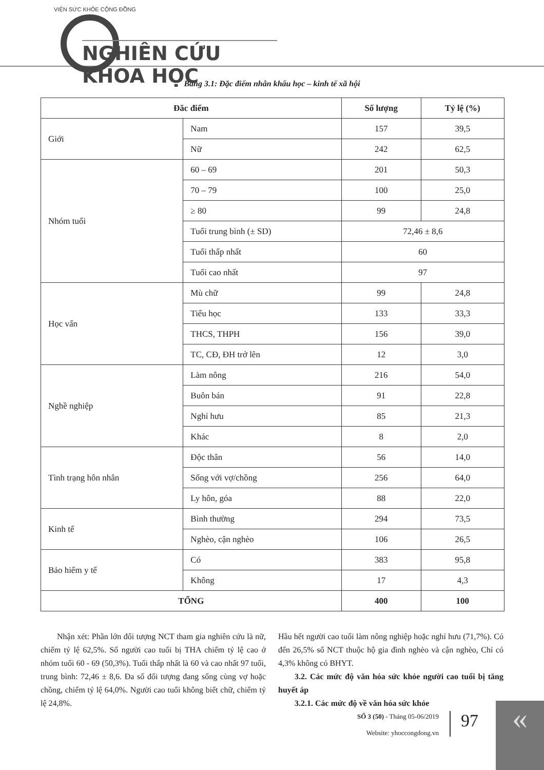VIỆN SỨC KHỎE CỘNG ĐỒNG
NGHIÊN CỨU KHOA HỌC
Bảng 3.1: Đặc điểm nhân khẩu học – kinh tế xã hội
| Đăc điểm | | Số lượng | Tỷ lệ (%) |
| --- | --- | --- | --- |
| Giới | Nam | 157 | 39,5 |
| | Nữ | 242 | 62,5 |
| Nhóm tuổi | 60 – 69 | 201 | 50,3 |
| | 70 – 79 | 100 | 25,0 |
| | ≥ 80 | 99 | 24,8 |
| | Tuổi trung bình (± SD) | 72,46 ± 8,6 | |
| | Tuổi thấp nhất | 60 | |
| | Tuổi cao nhất | 97 | |
| Học vấn | Mù chữ | 99 | 24,8 |
| | Tiểu học | 133 | 33,3 |
| | THCS, THPH | 156 | 39,0 |
| | TC, CĐ, ĐH trở lên | 12 | 3,0 |
| Nghề nghiệp | Làm nông | 216 | 54,0 |
| | Buôn bán | 91 | 22,8 |
| | Nghỉ hưu | 85 | 21,3 |
| | Khác | 8 | 2,0 |
| Tình trạng hôn nhân | Độc thân | 56 | 14,0 |
| | Sống với vợ/chồng | 256 | 64,0 |
| | Ly hôn, góa | 88 | 22,0 |
| Kinh tế | Bình thường | 294 | 73,5 |
| | Nghèo, cận nghèo | 106 | 26,5 |
| Bảo hiểm y tế | Có | 383 | 95,8 |
| | Không | 17 | 4,3 |
| TỔNG | | 400 | 100 |
Nhận xét: Phần lớn đối tượng NCT tham gia nghiên cứu là nữ, chiếm tỷ lệ 62,5%. Số người cao tuổi bị THA chiếm tỷ lệ cao ở nhóm tuổi 60 - 69 (50,3%). Tuổi thấp nhất là 60 và cao nhất 97 tuổi, trung bình: 72,46 ± 8,6. Đa số đối tượng đang sống cùng vợ hoặc chồng, chiếm tỷ lệ 64,0%. Người cao tuổi không biết chữ, chiếm tỷ lệ 24,8%.
Hầu hết người cao tuổi làm nông nghiệp hoặc nghỉ hưu (71,7%). Có đến 26,5% số NCT thuộc hộ gia đình nghèo và cận nghèo, Chỉ có 4,3% không có BHYT.
3.2. Các mức độ văn hóa sức khỏe người cao tuổi bị tăng huyết áp
3.2.1. Các mức độ về văn hóa sức khỏe
SỐ 3 (50) - Tháng 05-06/2019
Website: yhoccongdong.vn
97 «